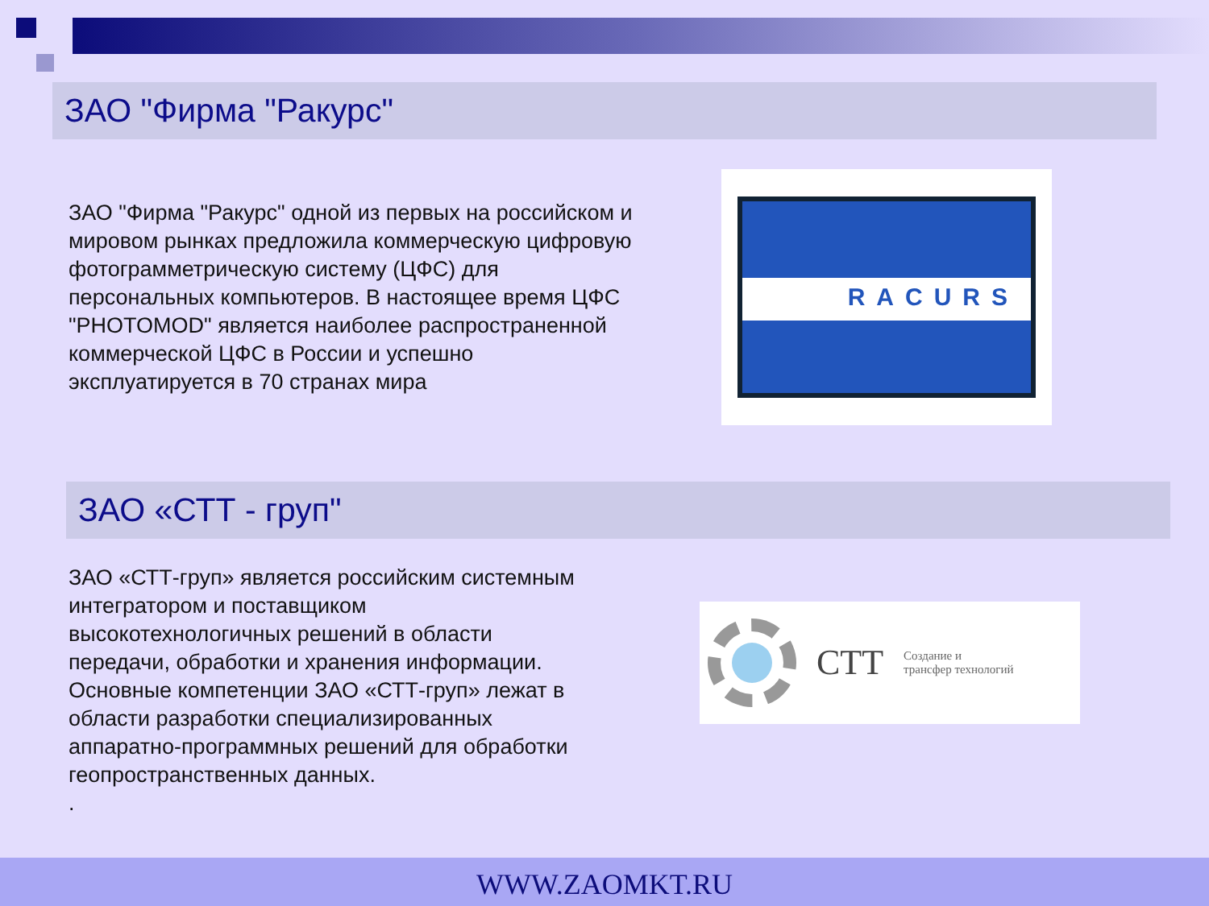ЗАО "Фирма "Ракурс"
ЗАО "Фирма "Ракурс" одной из первых на российском и мировом рынках предложила коммерческую цифровую фотограмметрическую систему (ЦФС) для персональных компьютеров. В настоящее время ЦФС "PHOTOMOD" является наиболее распространенной коммерческой ЦФС в России и успешно эксплуатируется в 70 странах мира
RACURS
ЗАО «СТТ - груп"
ЗАО «СТТ-груп» является российским системным интегратором и поставщиком высокотехнологичных решений в области передачи, обработки и хранения информации. Основные компетенции ЗАО «СТТ-груп» лежат в области разработки специализированных аппаратно-программных решений для обработки геопространственных данных.
.
СТТ
Создание и
трансфер технологий
WWW.ZAOMKT.RU